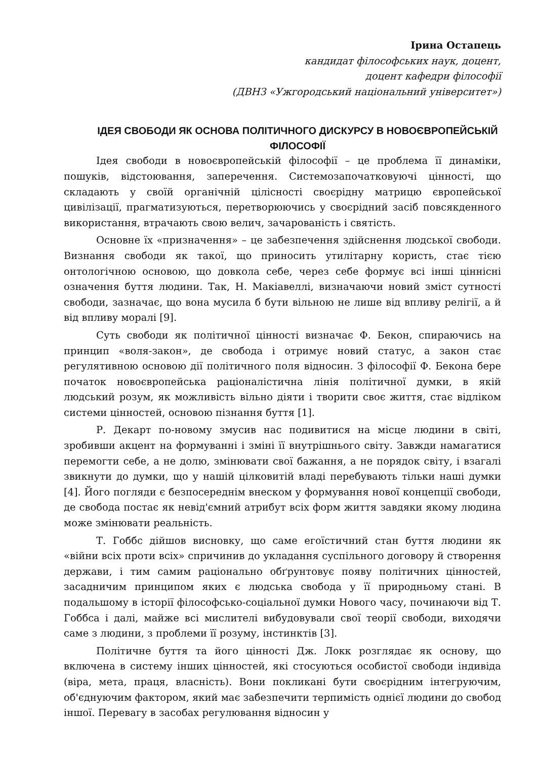Ірина Остапець
кандидат філософських наук, доцент,
доцент кафедри філософії
(ДВНЗ «Ужгородський національний університет»)
ІДЕЯ СВОБОДИ ЯК ОСНОВА ПОЛІТИЧНОГО ДИСКУРСУ В НОВОЄВРОПЕЙСЬКІЙ ФІЛОСОФІЇ
Ідея свободи в новоєвропейській філософії – це проблема її динаміки, пошуків, відстоювання, заперечення. Системозапочатковуючі цінності, що складають у своїй органічній цілісності своєрідну матрицю європейської цивілізації, прагматизуються, перетворюючись у своєрідний засіб повсякденного використання, втрачають свою велич, зачарованість і святість.
Основне їх «призначення» – це забезпечення здійснення людської свободи. Визнання свободи як такої, що приносить утилітарну користь, стає тією онтологічною основою, що довкола себе, через себе формує всі інші ціннісні означення буття людини. Так, Н. Макіавеллі, визначаючи новий зміст сутності свободи, зазначає, що вона мусила б бути вільною не лише від впливу релігії, а й від впливу моралі [9].
Суть свободи як політичної цінності визначає Ф. Бекон, спираючись на принцип «воля-закон», де свобода і отримує новий статус, а закон стає регулятивною основою дії політичного поля відносин. З філософії Ф. Бекона бере початок новоєвропейська раціоналістична лінія політичної думки, в якій людський розум, як можливість вільно діяти і творити своє життя, стає відліком системи цінностей, основою пізнання буття [1].
Р. Декарт по-новому змусив нас подивитися на місце людини в світі, зробивши акцент на формуванні і зміні її внутрішнього світу. Завжди намагатися перемогти себе, а не долю, змінювати свої бажання, а не порядок світу, і взагалі звикнути до думки, що у нашій цілковитій владі перебувають тільки наші думки [4]. Його погляди є безпосереднім внеском у формування нової концепції свободи, де свобода постає як невід'ємний атрибут всіх форм життя завдяки якому людина може змінювати реальність.
Т. Гоббс дійшов висновку, що саме егоїстичний стан буття людини як «війни всіх проти всіх» спричинив до укладання суспільного договору й створення держави, і тим самим раціонально обґрунтовує появу політичних цінностей, засадничим принципом яких є людська свобода у її природньому стані. В подальшому в історії філософсько-соціальної думки Нового часу, починаючи від Т. Гоббса і далі, майже всі мислителі вибудовували свої теорії свободи, виходячи саме з людини, з проблеми її розуму, інстинктів [3].
Політичне буття та його цінності Дж. Локк розглядає як основу, що включена в систему інших цінностей, які стосуються особистої свободи індивіда (віра, мета, праця, власність). Вони покликані бути своєрідним інтегруючим, об'єднуючим фактором, який має забезпечити терпимість однієї людини до свобод іншої. Перевагу в засобах регулювання відносин у